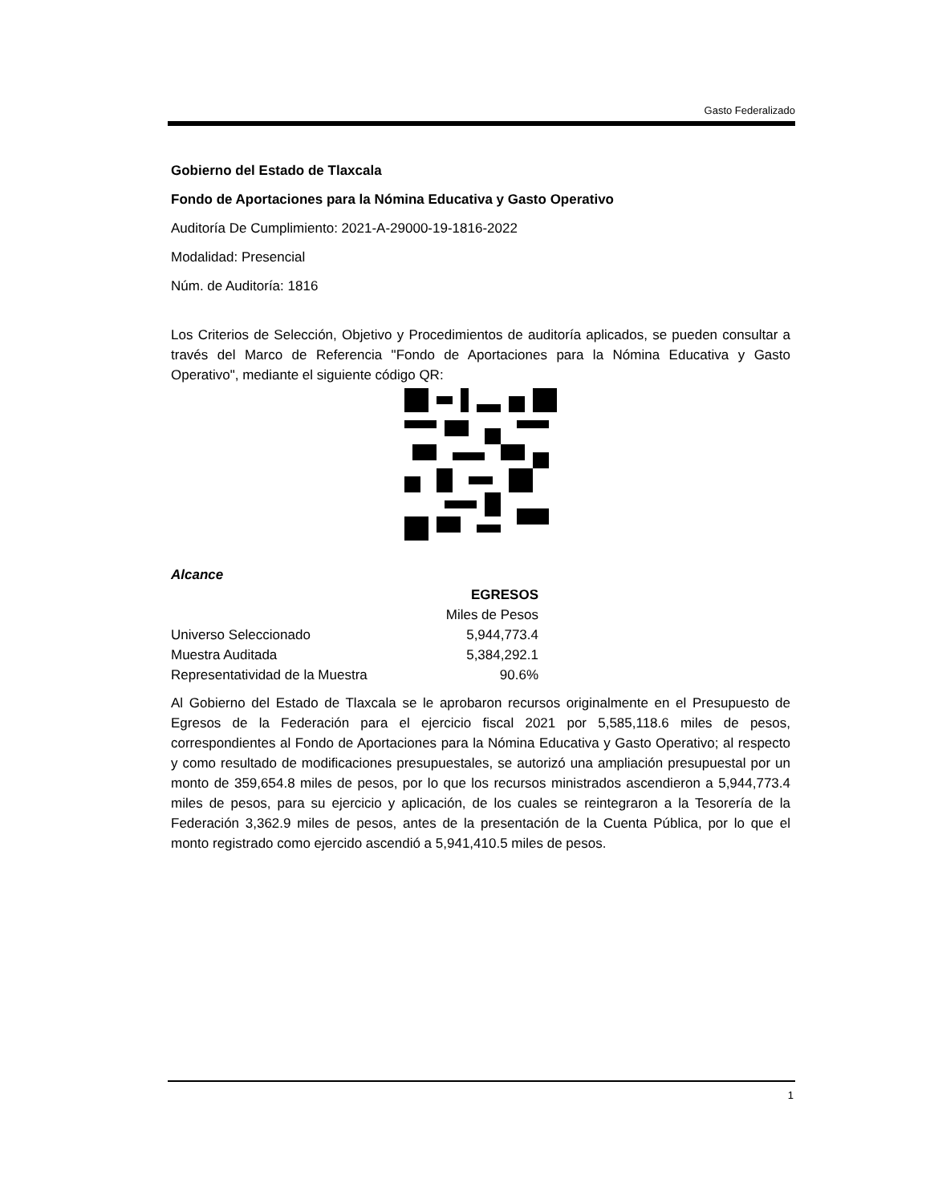Gasto Federalizado
Gobierno del Estado de Tlaxcala
Fondo de Aportaciones para la Nómina Educativa y Gasto Operativo
Auditoría De Cumplimiento: 2021-A-29000-19-1816-2022
Modalidad: Presencial
Núm. de Auditoría: 1816
Los Criterios de Selección, Objetivo y Procedimientos de auditoría aplicados, se pueden consultar a través del Marco de Referencia "Fondo de Aportaciones para la Nómina Educativa y Gasto Operativo", mediante el siguiente código QR:
Alcance
| | EGRESOS |
| | Miles de Pesos |
| Universo Seleccionado | 5,944,773.4 |
| Muestra Auditada | 5,384,292.1 |
| Representatividad de la Muestra | 90.6% |
Al Gobierno del Estado de Tlaxcala se le aprobaron recursos originalmente en el Presupuesto de Egresos de la Federación para el ejercicio fiscal 2021 por 5,585,118.6 miles de pesos, correspondientes al Fondo de Aportaciones para la Nómina Educativa y Gasto Operativo; al respecto y como resultado de modificaciones presupuestales, se autorizó una ampliación presupuestal por un monto de 359,654.8 miles de pesos, por lo que los recursos ministrados ascendieron a 5,944,773.4 miles de pesos, para su ejercicio y aplicación, de los cuales se reintegraron a la Tesorería de la Federación 3,362.9 miles de pesos, antes de la presentación de la Cuenta Pública, por lo que el monto registrado como ejercido ascendió a 5,941,410.5 miles de pesos.
1